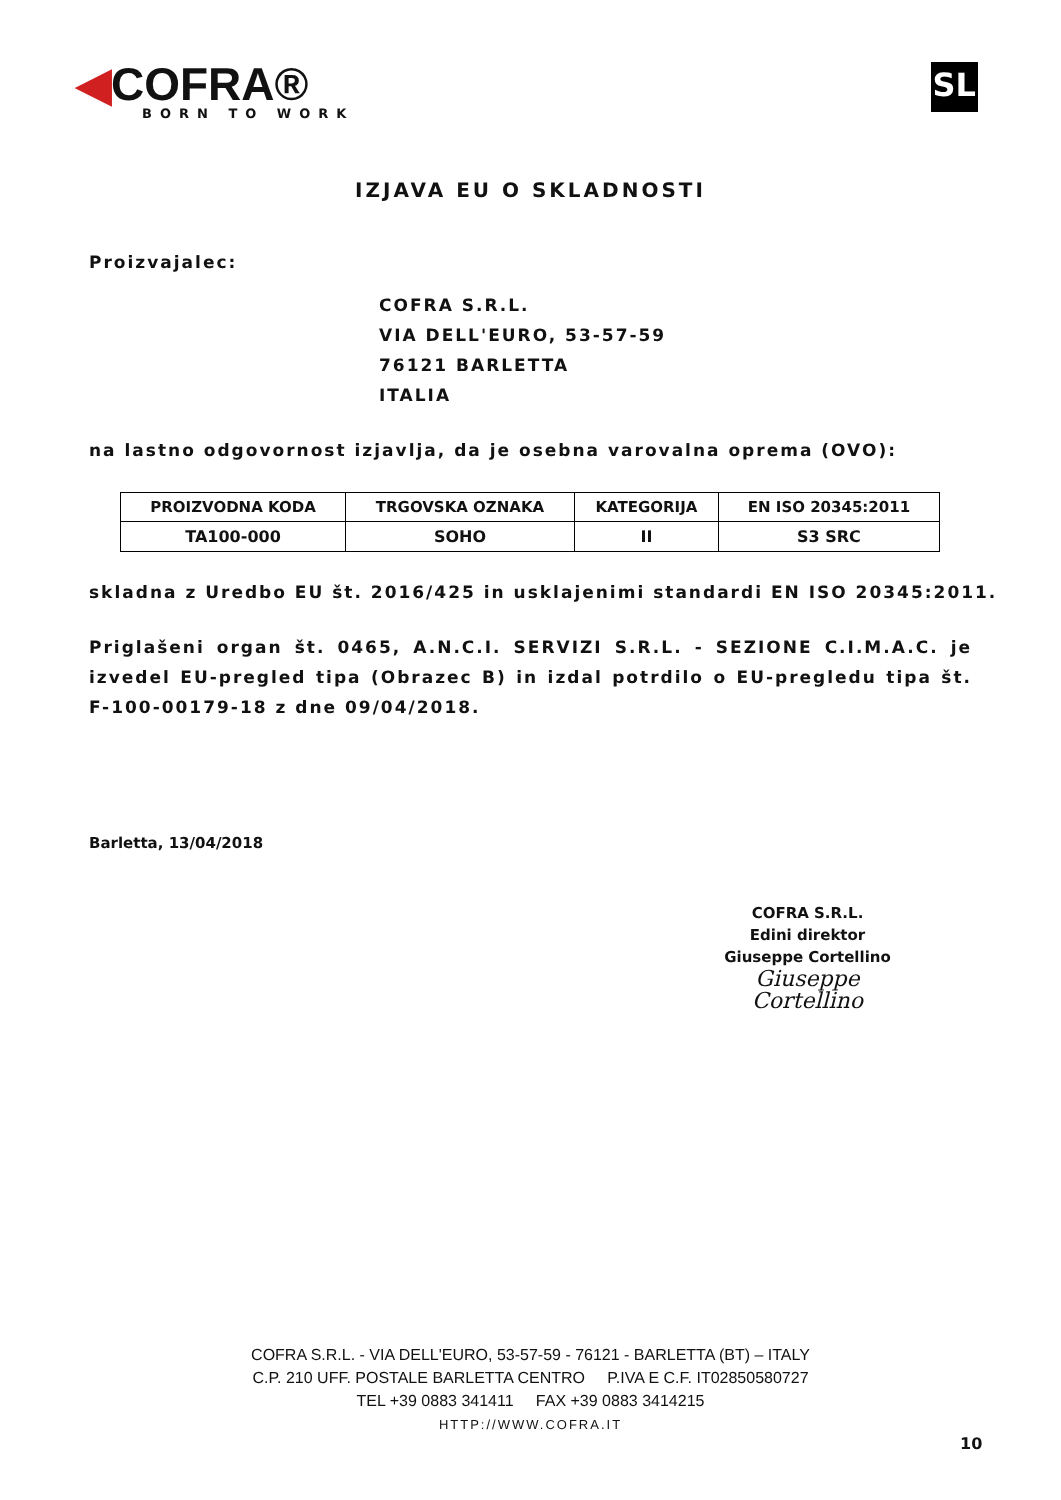◀COFRA®
BORN TO WORK
SL
IZJAVA EU O SKLADNOSTI
Proizvajalec:
COFRA S.R.L.
VIA DELL'EURO, 53-57-59
76121 BARLETTA
ITALIA
na lastno odgovornost izjavlja, da je osebna varovalna oprema (OVO):
| PROIZVODNA KODA | TRGOVSKA OZNAKA | KATEGORIJA | EN ISO 20345:2011 |
| --- | --- | --- | --- |
| TA100-000 | SOHO | II | S3 SRC |
skladna z Uredbo EU št. 2016/425 in usklajenimi standardi EN ISO 20345:2011.
Priglašeni organ št. 0465, A.N.C.I. SERVIZI S.R.L. - SEZIONE C.I.M.A.C. je izvedel EU-pregled tipa (Obrazec B) in izdal potrdilo o EU-pregledu tipa št. F-100-00179-18 z dne 09/04/2018.
Barletta, 13/04/2018
COFRA S.R.L.
Edini direktor
Giuseppe Cortellino
Giuseppe Cortellino
COFRA S.R.L. - VIA DELL'EURO, 53-57-59 - 76121 - BARLETTA (BT) – ITALY
C.P. 210 UFF. POSTALE BARLETTA CENTRO P.IVA E C.F. IT02850580727
TEL +39 0883 341411 FAX +39 0883 3414215
HTTP://WWW.COFRA.IT
10